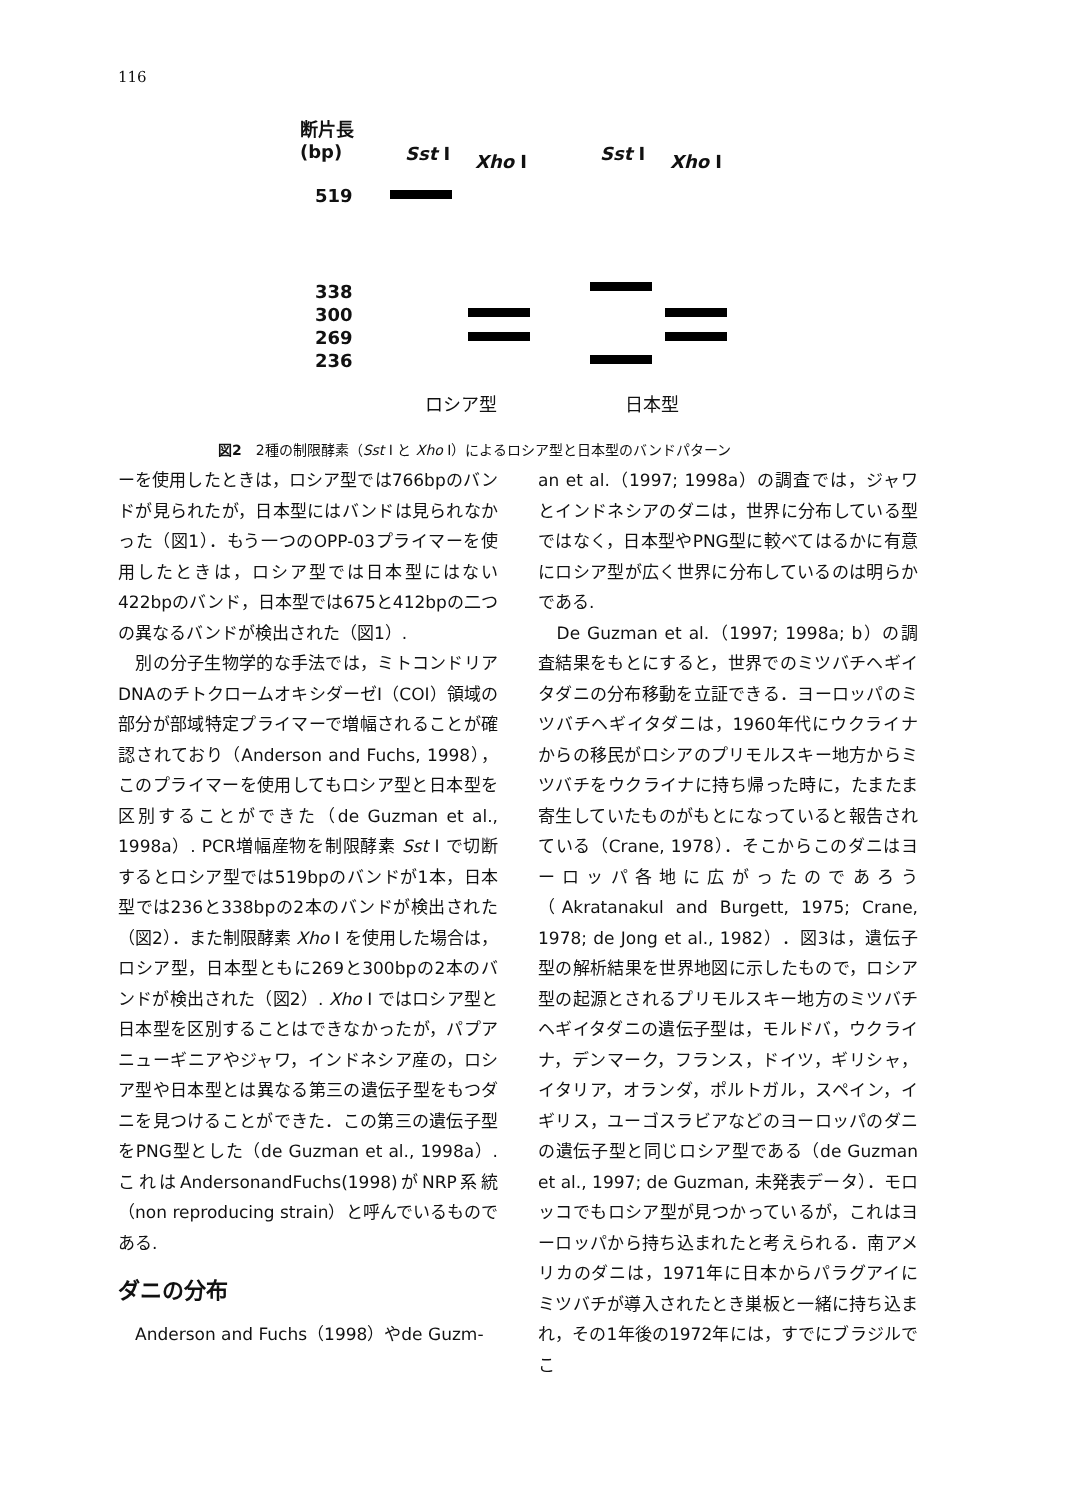116
断片長
(bp)
Sst I Xho I Sst I Xho I
519
338
300
269
236
ロシア型 日本型
図2　2種の制限酵素（Sst I と Xho I）によるロシア型と日本型のバンドパターン
ーを使用したときは，ロシア型では766bpのバンドが見られたが，日本型にはバンドは見られなかった（図1）．もう一つのOPP-03プライマーを使用したときは，ロシア型では日本型にはない422bpのバンド，日本型では675と412bpの二つの異なるバンドが検出された（図1）.
　別の分子生物学的な手法では，ミトコンドリアDNAのチトクロームオキシダーゼI（COI）領域の部分が部域特定プライマーで増幅されることが確認されており（Anderson and Fuchs, 1998），このプライマーを使用してもロシア型と日本型を区別することができた（de Guzman et al., 1998a）. PCR増幅産物を制限酵素 Sst I で切断するとロシア型では519bpのバンドが1本，日本型では236と338bpの2本のバンドが検出された（図2）．また制限酵素 Xho I を使用した場合は，ロシア型，日本型ともに269と300bpの2本のバンドが検出された（図2）. Xho I ではロシア型と日本型を区別することはできなかったが，パプアニューギニアやジャワ，インドネシア産の，ロシア型や日本型とは異なる第三の遺伝子型をもつダニを見つけることができた．この第三の遺伝子型をPNG型とした（de Guzman et al., 1998a）. これはAndersonandFuchs(1998)がNRP系統（non reproducing strain）と呼んでいるものである.
ダニの分布
　Anderson and Fuchs（1998）やde Guzm-
an et al.（1997; 1998a）の調査では，ジャワとインドネシアのダニは，世界に分布している型ではなく，日本型やPNG型に較べてはるかに有意にロシア型が広く世界に分布しているのは明らかである.
　De Guzman et al.（1997; 1998a; b）の調査結果をもとにすると，世界でのミツバチヘギイタダニの分布移動を立証できる．ヨーロッパのミツバチヘギイタダニは，1960年代にウクライナからの移民がロシアのプリモルスキー地方からミツバチをウクライナに持ち帰った時に，たまたま寄生していたものがもとになっていると報告されている（Crane, 1978）．そこからこのダニはヨーロッパ各地に広がったのであろう（Akratanakul and Burgett, 1975; Crane, 1978; de Jong et al., 1982）．図3は，遺伝子型の解析結果を世界地図に示したもので，ロシア型の起源とされるプリモルスキー地方のミツバチヘギイタダニの遺伝子型は，モルドバ，ウクライナ，デンマーク，フランス，ドイツ，ギリシャ，イタリア，オランダ，ポルトガル，スペイン，イギリス，ユーゴスラビアなどのヨーロッパのダニの遺伝子型と同じロシア型である（de Guzman et al., 1997; de Guzman, 未発表データ）．モロッコでもロシア型が見つかっているが，これはヨーロッパから持ち込まれたと考えられる．南アメリカのダニは，1971年に日本からパラグアイにミツバチが導入されたとき巣板と一緒に持ち込まれ，その1年後の1972年には，すでにブラジルでこ